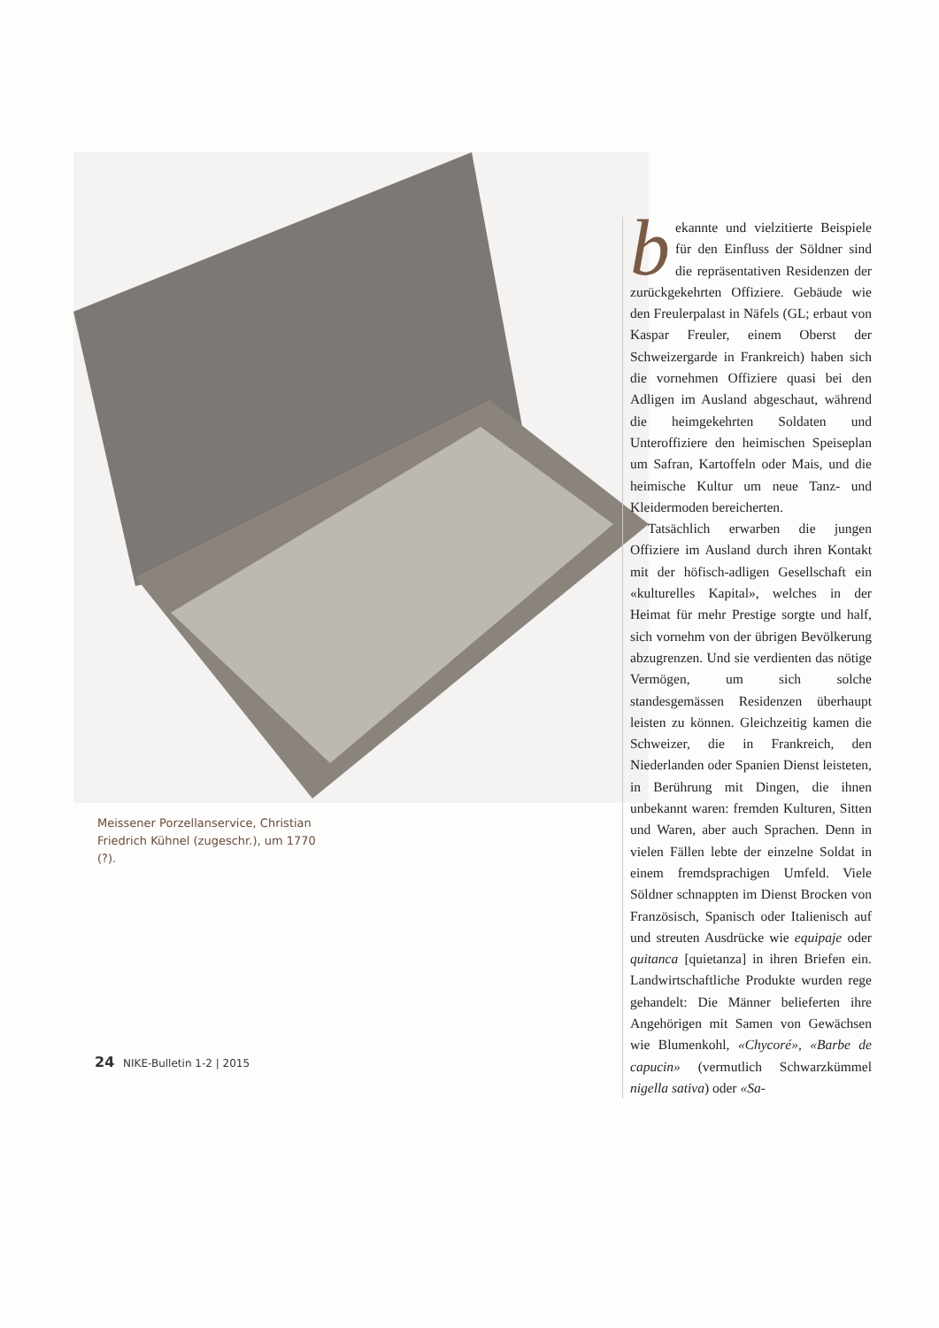Meissener Porzellanservice, Christian Friedrich Kühnel (zugeschr.), um 1770 (?).
bekannte und vielzitierte Beispiele für den Einfluss der Söldner sind die repräsentativen Residenzen der zurückgekehrten Offiziere. Gebäude wie den Freulerpalast in Näfels (GL; erbaut von Kaspar Freuler, einem Oberst der Schweizergarde in Frankreich) haben sich die vornehmen Offiziere quasi bei den Adligen im Ausland abgeschaut, während die heimgekehrten Soldaten und Unteroffiziere den heimischen Speiseplan um Safran, Kartoffeln oder Mais, und die heimische Kultur um neue Tanz- und Kleidermoden bereicherten.
Tatsächlich erwarben die jungen Offiziere im Ausland durch ihren Kontakt mit der höfisch-adligen Gesellschaft ein «kulturelles Kapital», welches in der Heimat für mehr Prestige sorgte und half, sich vornehm von der übrigen Bevölkerung abzugrenzen. Und sie verdienten das nötige Vermögen, um sich solche standesgemässen Residenzen überhaupt leisten zu können. Gleichzeitig kamen die Schweizer, die in Frankreich, den Niederlanden oder Spanien Dienst leisteten, in Berührung mit Dingen, die ihnen unbekannt waren: fremden Kulturen, Sitten und Waren, aber auch Sprachen. Denn in vielen Fällen lebte der einzelne Soldat in einem fremdsprachigen Umfeld. Viele Söldner schnappten im Dienst Brocken von Französisch, Spanisch oder Italienisch auf und streuten Ausdrücke wie equipaje oder quitanca [quietanza] in ihren Briefen ein. Landwirtschaftliche Produkte wurden rege gehandelt: Die Männer belieferten ihre Angehörigen mit Samen von Gewächsen wie Blumenkohl, «Chycoré», «Barbe de capucin» (vermutlich Schwarzkümmel nigella sativa) oder «Sa-
24 NIKE-Bulletin 1-2 | 2015